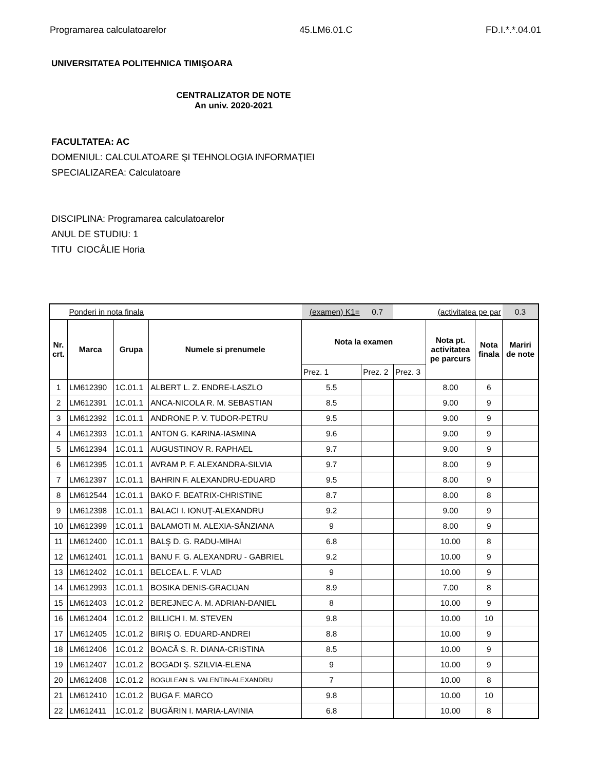Programarea calculatoarelor 45.LM6.01.C FD.I.*.*.04.01
UNIVERSITATEA POLITEHNICA TIMIŞOARA
CENTRALIZATOR DE NOTE
An univ. 2020-2021
FACULTATEA: AC
DOMENIUL: CALCULATOARE ŞI TEHNOLOGIA INFORMAŢIEI
SPECIALIZAREA: Calculatoare
DISCIPLINA: Programarea calculatoarelor
ANUL DE STUDIU: 1
TITU CIOCÂLIE Horia
| | Ponderi in nota finala | | | (examen) K1= | 0.7 | | (activitatea pe par | | 0.3 |
| Nr. crt. | Marca | Grupa | Numele si prenumele | Nota la examen | | | Nota pt. activitatea pe parcurs | Nota finala | Mariri de note |
| | | | | Prez. 1 | Prez. 2 | Prez. 3 | | | |
| 1 | LM612390 | 1C.01.1 | ALBERT L. Z. ENDRE-LASZLO | 5.5 | | | 8.00 | 6 | |
| 2 | LM612391 | 1C.01.1 | ANCA-NICOLA R. M. SEBASTIAN | 8.5 | | | 9.00 | 9 | |
| 3 | LM612392 | 1C.01.1 | ANDRONE P. V. TUDOR-PETRU | 9.5 | | | 9.00 | 9 | |
| 4 | LM612393 | 1C.01.1 | ANTON G. KARINA-IASMINA | 9.6 | | | 9.00 | 9 | |
| 5 | LM612394 | 1C.01.1 | AUGUSTINOV R. RAPHAEL | 9.7 | | | 9.00 | 9 | |
| 6 | LM612395 | 1C.01.1 | AVRAM P. F. ALEXANDRA-SILVIA | 9.7 | | | 8.00 | 9 | |
| 7 | LM612397 | 1C.01.1 | BAHRIN F. ALEXANDRU-EDUARD | 9.5 | | | 8.00 | 9 | |
| 8 | LM612544 | 1C.01.1 | BAKO F. BEATRIX-CHRISTINE | 8.7 | | | 8.00 | 8 | |
| 9 | LM612398 | 1C.01.1 | BALACI I. IONUŢ-ALEXANDRU | 9.2 | | | 9.00 | 9 | |
| 10 | LM612399 | 1C.01.1 | BALAMOTI M. ALEXIA-SÂNZIANA | 9 | | | 8.00 | 9 | |
| 11 | LM612400 | 1C.01.1 | BALŞ D. G. RADU-MIHAI | 6.8 | | | 10.00 | 8 | |
| 12 | LM612401 | 1C.01.1 | BANU F. G. ALEXANDRU - GABRIEL | 9.2 | | | 10.00 | 9 | |
| 13 | LM612402 | 1C.01.1 | BELCEA L. F. VLAD | 9 | | | 10.00 | 9 | |
| 14 | LM612993 | 1C.01.1 | BOSIKA DENIS-GRACIJAN | 8.9 | | | 7.00 | 8 | |
| 15 | LM612403 | 1C.01.2 | BEREJNEC A. M. ADRIAN-DANIEL | 8 | | | 10.00 | 9 | |
| 16 | LM612404 | 1C.01.2 | BILLICH I. M. STEVEN | 9.8 | | | 10.00 | 10 | |
| 17 | LM612405 | 1C.01.2 | BIRIŞ O. EDUARD-ANDREI | 8.8 | | | 10.00 | 9 | |
| 18 | LM612406 | 1C.01.2 | BOACĂ S. R. DIANA-CRISTINA | 8.5 | | | 10.00 | 9 | |
| 19 | LM612407 | 1C.01.2 | BOGADI Ş. SZILVIA-ELENA | 9 | | | 10.00 | 9 | |
| 20 | LM612408 | 1C.01.2 | BOGULEAN S. VALENTIN-ALEXANDRU | 7 | | | 10.00 | 8 | |
| 21 | LM612410 | 1C.01.2 | BUGA F. MARCO | 9.8 | | | 10.00 | 10 | |
| 22 | LM612411 | 1C.01.2 | BUGĂRIN I. MARIA-LAVINIA | 6.8 | | | 10.00 | 8 | |